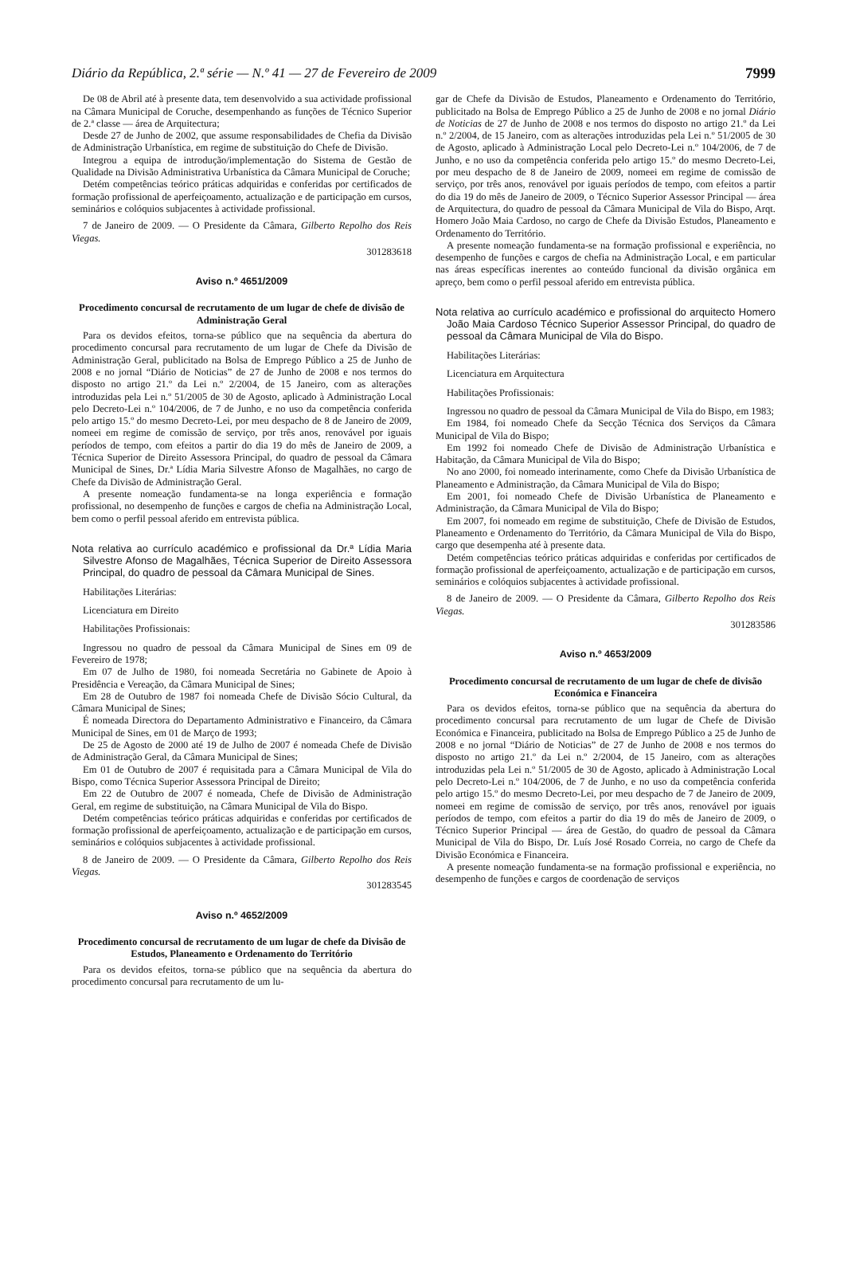Diário da República, 2.ª série — N.º 41 — 27 de Fevereiro de 2009 7999
De 08 de Abril até à presente data, tem desenvolvido a sua actividade profissional na Câmara Municipal de Coruche, desempenhando as funções de Técnico Superior de 2.ª classe — área de Arquitectura;
Desde 27 de Junho de 2002, que assume responsabilidades de Chefia da Divisão de Administração Urbanística, em regime de substituição do Chefe de Divisão.
Integrou a equipa de introdução/implementação do Sistema de Gestão de Qualidade na Divisão Administrativa Urbanística da Câmara Municipal de Coruche;
Detém competências teórico práticas adquiridas e conferidas por certificados de formação profissional de aperfeiçoamento, actualização e de participação em cursos, seminários e colóquios subjacentes à actividade profissional.
7 de Janeiro de 2009. — O Presidente da Câmara, Gilberto Repolho dos Reis Viegas.
301283618
Aviso n.º 4651/2009
Procedimento concursal de recrutamento de um lugar de chefe de divisão de Administração Geral
Para os devidos efeitos, torna-se público que na sequência da abertura do procedimento concursal para recrutamento de um lugar de Chefe da Divisão de Administração Geral, publicitado na Bolsa de Emprego Público a 25 de Junho de 2008 e no jornal “Diário de Noticias” de 27 de Junho de 2008 e nos termos do disposto no artigo 21.º da Lei n.º 2/2004, de 15 Janeiro, com as alterações introduzidas pela Lei n.º 51/2005 de 30 de Agosto, aplicado à Administração Local pelo Decreto-Lei n.º 104/2006, de 7 de Junho, e no uso da competência conferida pelo artigo 15.º do mesmo Decreto-Lei, por meu despacho de 8 de Janeiro de 2009, nomeei em regime de comissão de serviço, por três anos, renovável por iguais períodos de tempo, com efeitos a partir do dia 19 do mês de Janeiro de 2009, a Técnica Superior de Direito Assessora Principal, do quadro de pessoal da Câmara Municipal de Sines, Dr.ª Lídia Maria Silvestre Afonso de Magalhães, no cargo de Chefe da Divisão de Administração Geral.
A presente nomeação fundamenta-se na longa experiência e formação profissional, no desempenho de funções e cargos de chefia na Administração Local, bem como o perfil pessoal aferido em entrevista pública.
Nota relativa ao currículo académico e profissional da Dr.ª Lídia Maria Silvestre Afonso de Magalhães, Técnica Superior de Direito Assessora Principal, do quadro de pessoal da Câmara Municipal de Sines.
Habilitações Literárias:
Licenciatura em Direito
Habilitações Profissionais:
Ingressou no quadro de pessoal da Câmara Municipal de Sines em 09 de Fevereiro de 1978;
Em 07 de Julho de 1980, foi nomeada Secretária no Gabinete de Apoio à Presidência e Vereação, da Câmara Municipal de Sines;
Em 28 de Outubro de 1987 foi nomeada Chefe de Divisão Sócio Cultural, da Câmara Municipal de Sines;
É nomeada Directora do Departamento Administrativo e Financeiro, da Câmara Municipal de Sines, em 01 de Março de 1993;
De 25 de Agosto de 2000 até 19 de Julho de 2007 é nomeada Chefe de Divisão de Administração Geral, da Câmara Municipal de Sines;
Em 01 de Outubro de 2007 é requisitada para a Câmara Municipal de Vila do Bispo, como Técnica Superior Assessora Principal de Direito;
Em 22 de Outubro de 2007 é nomeada, Chefe de Divisão de Administração Geral, em regime de substituição, na Câmara Municipal de Vila do Bispo.
Detém competências teórico práticas adquiridas e conferidas por certificados de formação profissional de aperfeiçoamento, actualização e de participação em cursos, seminários e colóquios subjacentes à actividade profissional.
8 de Janeiro de 2009. — O Presidente da Câmara, Gilberto Repolho dos Reis Viegas.
301283545
Aviso n.º 4652/2009
Procedimento concursal de recrutamento de um lugar de chefe da Divisão de Estudos, Planeamento e Ordenamento do Território
Para os devidos efeitos, torna-se público que na sequência da abertura do procedimento concursal para recrutamento de um lu-
gar de Chefe da Divisão de Estudos, Planeamento e Ordenamento do Território, publicitado na Bolsa de Emprego Público a 25 de Junho de 2008 e no jornal Diário de Noticias de 27 de Junho de 2008 e nos termos do disposto no artigo 21.º da Lei n.º 2/2004, de 15 Janeiro, com as alterações introduzidas pela Lei n.º 51/2005 de 30 de Agosto, aplicado à Administração Local pelo Decreto-Lei n.º 104/2006, de 7 de Junho, e no uso da competência conferida pelo artigo 15.º do mesmo Decreto-Lei, por meu despacho de 8 de Janeiro de 2009, nomeei em regime de comissão de serviço, por três anos, renovável por iguais períodos de tempo, com efeitos a partir do dia 19 do mês de Janeiro de 2009, o Técnico Superior Assessor Principal — área de Arquitectura, do quadro de pessoal da Câmara Municipal de Vila do Bispo, Arqt. Homero João Maia Cardoso, no cargo de Chefe da Divisão Estudos, Planeamento e Ordenamento do Território.
A presente nomeação fundamenta-se na formação profissional e experiência, no desempenho de funções e cargos de chefia na Administração Local, e em particular nas áreas específicas inerentes ao conteúdo funcional da divisão orgânica em apreço, bem como o perfil pessoal aferido em entrevista pública.
Nota relativa ao currículo académico e profissional do arquitecto Homero João Maia Cardoso Técnico Superior Assessor Principal, do quadro de pessoal da Câmara Municipal de Vila do Bispo.
Habilitações Literárias:
Licenciatura em Arquitectura
Habilitações Profissionais:
Ingressou no quadro de pessoal da Câmara Municipal de Vila do Bispo, em 1983;
Em 1984, foi nomeado Chefe da Secção Técnica dos Serviços da Câmara Municipal de Vila do Bispo;
Em 1992 foi nomeado Chefe de Divisão de Administração Urbanística e Habitação, da Câmara Municipal de Vila do Bispo;
No ano 2000, foi nomeado interinamente, como Chefe da Divisão Urbanística de Planeamento e Administração, da Câmara Municipal de Vila do Bispo;
Em 2001, foi nomeado Chefe de Divisão Urbanística de Planeamento e Administração, da Câmara Municipal de Vila do Bispo;
Em 2007, foi nomeado em regime de substituição, Chefe de Divisão de Estudos, Planeamento e Ordenamento do Território, da Câmara Municipal de Vila do Bispo, cargo que desempenha até à presente data.
Detém competências teórico práticas adquiridas e conferidas por certificados de formação profissional de aperfeiçoamento, actualização e de participação em cursos, seminários e colóquios subjacentes à actividade profissional.
8 de Janeiro de 2009. — O Presidente da Câmara, Gilberto Repolho dos Reis Viegas.
301283586
Aviso n.º 4653/2009
Procedimento concursal de recrutamento de um lugar de chefe de divisão Económica e Financeira
Para os devidos efeitos, torna-se público que na sequência da abertura do procedimento concursal para recrutamento de um lugar de Chefe de Divisão Económica e Financeira, publicitado na Bolsa de Emprego Público a 25 de Junho de 2008 e no jornal “Diário de Noticias” de 27 de Junho de 2008 e nos termos do disposto no artigo 21.º da Lei n.º 2/2004, de 15 Janeiro, com as alterações introduzidas pela Lei n.º 51/2005 de 30 de Agosto, aplicado à Administração Local pelo Decreto-Lei n.º 104/2006, de 7 de Junho, e no uso da competência conferida pelo artigo 15.º do mesmo Decreto-Lei, por meu despacho de 7 de Janeiro de 2009, nomeei em regime de comissão de serviço, por três anos, renovável por iguais períodos de tempo, com efeitos a partir do dia 19 do mês de Janeiro de 2009, o Técnico Superior Principal — área de Gestão, do quadro de pessoal da Câmara Municipal de Vila do Bispo, Dr. Luís José Rosado Correia, no cargo de Chefe da Divisão Económica e Financeira.
A presente nomeação fundamenta-se na formação profissional e experiência, no desempenho de funções e cargos de coordenação de serviços